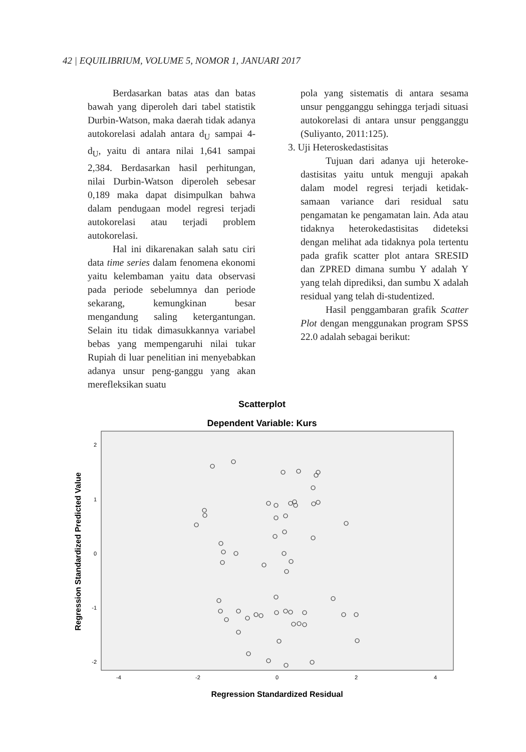42 | EQUILIBRIUM, VOLUME 5, NOMOR 1, JANUARI 2017
Berdasarkan batas atas dan batas bawah yang diperoleh dari tabel statistik Durbin-Watson, maka daerah tidak adanya autokorelasi adalah antara d<sub>U</sub> sampai 4-d<sub>U</sub>, yaitu di antara nilai 1,641 sampai 2,384. Berdasarkan hasil perhitungan, nilai Durbin-Watson diperoleh sebesar 0,189 maka dapat disimpulkan bahwa dalam pendugaan model regresi terjadi autokorelasi atau terjadi problem autokorelasi.
Hal ini dikarenakan salah satu ciri data time series dalam fenomena ekonomi yaitu kelembaman yaitu data observasi pada periode sebelumnya dan periode sekarang, kemungkinan besar mengandung saling ketergantungan. Selain itu tidak dimasukkannya variabel bebas yang mempengaruhi nilai tukar Rupiah di luar penelitian ini menyebabkan adanya unsur peng-ganggu yang akan merefleksikan suatu
pola yang sistematis di antara sesama unsur pengganggu sehingga terjadi situasi autokorelasi di antara unsur pengganggu (Suliyanto, 2011:125).
3. Uji Heteroskedastisitas
Tujuan dari adanya uji heteroke-dastisitas yaitu untuk menguji apakah dalam model regresi terjadi ketidak-samaan variance dari residual satu pengamatan ke pengamatan lain. Ada atau tidaknya heterokedastisitas dideteksi dengan melihat ada tidaknya pola tertentu pada grafik scatter plot antara SRESID dan ZPRED dimana sumbu Y adalah Y yang telah diprediksi, dan sumbu X adalah residual yang telah di-studentized.
Hasil penggambaran grafik Scatter Plot dengan menggunakan program SPSS 22.0 adalah sebagai berikut:
Scatterplot
Dependent Variable: Kurs
2
1
0
-1
-2
-4
-2
0
2
4
Regression Standardized Residual
Regression Standardized Predicted Value